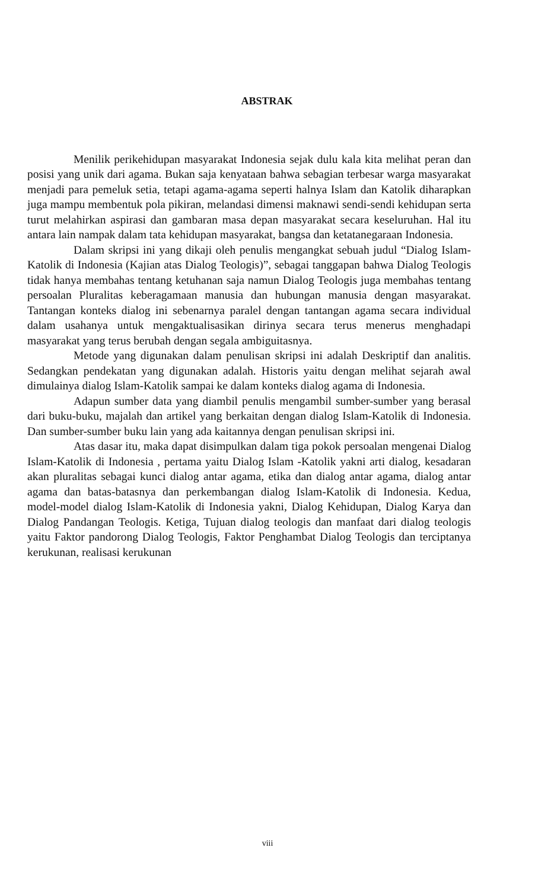ABSTRAK
Menilik perikehidupan masyarakat Indonesia sejak dulu kala kita melihat peran dan posisi yang unik dari agama. Bukan saja kenyataan bahwa sebagian terbesar warga masyarakat menjadi para pemeluk setia, tetapi agama-agama seperti halnya Islam dan Katolik diharapkan juga mampu membentuk pola pikiran, melandasi dimensi maknawi sendi-sendi kehidupan serta turut melahirkan aspirasi dan gambaran masa depan masyarakat secara keseluruhan. Hal itu antara lain nampak dalam tata kehidupan masyarakat, bangsa dan ketatanegaraan Indonesia.
Dalam skripsi ini yang dikaji oleh penulis mengangkat sebuah judul “Dialog Islam-Katolik di Indonesia (Kajian atas Dialog Teologis)”, sebagai tanggapan bahwa Dialog Teologis tidak hanya membahas tentang ketuhanan saja namun Dialog Teologis juga membahas tentang persoalan Pluralitas keberagamaan manusia dan hubungan manusia dengan masyarakat. Tantangan konteks dialog ini sebenarnya paralel dengan tantangan agama secara individual dalam usahanya untuk mengaktualisasikan dirinya secara terus menerus menghadapi masyarakat yang terus berubah dengan segala ambiguitasnya.
Metode yang digunakan dalam penulisan skripsi ini adalah Deskriptif dan analitis. Sedangkan pendekatan yang digunakan adalah. Historis yaitu dengan melihat sejarah awal dimulainya dialog Islam-Katolik sampai ke dalam konteks dialog agama di Indonesia.
Adapun sumber data yang diambil penulis mengambil sumber-sumber yang berasal dari buku-buku, majalah dan artikel yang berkaitan dengan dialog Islam-Katolik di Indonesia. Dan sumber-sumber buku lain yang ada kaitannya dengan penulisan skripsi ini.
Atas dasar itu, maka dapat disimpulkan dalam tiga pokok persoalan mengenai Dialog Islam-Katolik di Indonesia , pertama yaitu Dialog Islam -Katolik yakni arti dialog, kesadaran akan pluralitas sebagai kunci dialog antar agama, etika dan dialog antar agama, dialog antar agama dan batas-batasnya dan perkembangan dialog Islam-Katolik di Indonesia. Kedua, model-model dialog Islam-Katolik di Indonesia yakni, Dialog Kehidupan, Dialog Karya dan Dialog Pandangan Teologis. Ketiga, Tujuan dialog teologis dan manfaat dari dialog teologis yaitu Faktor pandorong Dialog Teologis, Faktor Penghambat Dialog Teologis dan terciptanya kerukunan, realisasi kerukunan
viii